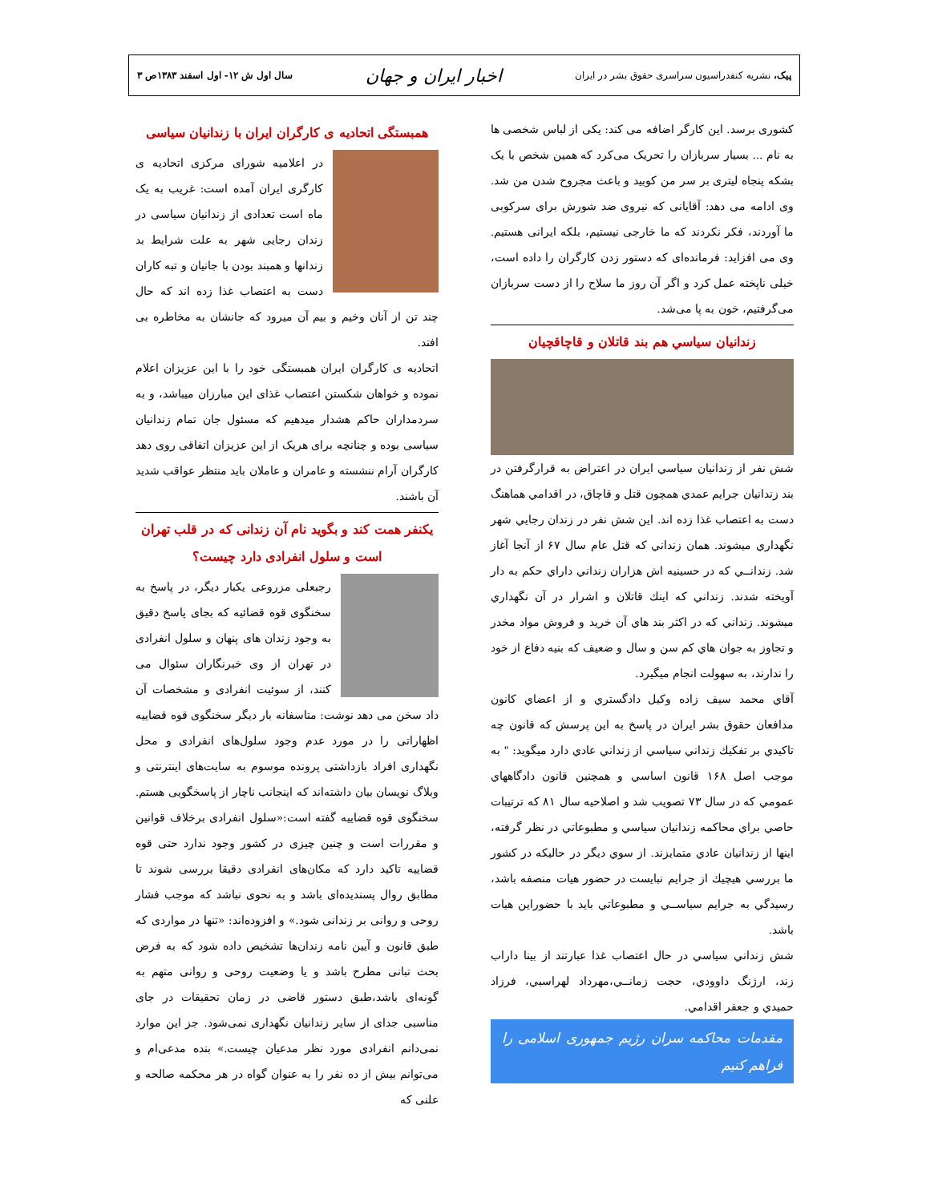پیک، نشریه کنفدراسیون سراسری حقوق بشر در ایران
اخبار ایران و جهان
سال اول ش ۱۲- اول اسفند ۱۳۸۳ص ۳
کشوری برسد. این کارگر اضافه می کند: یکی از لباس شخصی ها به نام ... بسیار سربازان را تحریک می‌کرد که همین شخص با یک بشکه پنجاه لیتری بر سر من کوبید و باعث مجروح شدن من شد. وی ادامه می دهد: آقایانی که نیروی ضد شورش برای سرکوبی ما آوردند، فکر نکردند که ما خارجی نیستیم، بلکه ایرانی هستیم. وی می افزاید: فرمانده‌ای که دستور زدن کارگران را داده است، خیلی ناپخته عمل کرد و اگر آن روز ما سلاح را از دست سربازان می‌گرفتیم، خون به پا می‌شد.
زندانيان سياسي هم بند قاتلان و قاچاقچیان
شش نفر از زندانيان سياسي ايران در اعتراض به قرارگرفتن در بند زندانيان جرايم عمدي همچون قتل و قاچاق، در اقدامي هماهنگ دست به اعتصاب غذا زده اند. اين شش نفر در زندان رجايي شهر نگهداري ميشوند. همان زنداني كه قتل عام سال ۶۷ از آنجا آغاز شد. زندانــي كه در حسينيه اش هزاران زنداني داراي حكم به دار آويخته شدند. زنداني كه اينك قاتلان و اشرار در آن نگهداري ميشوند. زنداني كه در اكثر بند هاي آن خريد و فروش مواد مخدر و تجاوز به جوان هاي كم سن و سال و ضعيف كه بنيه دفاع از خود را ندارند، به سهولت انجام ميگيرد.
آقاي محمد سيف زاده وكيل دادگستري و از اعضاي كانون مدافعان حقوق بشر ايران در پاسخ به اين پرسش كه قانون چه تاكيدي بر تفكيك زنداني سياسي از زنداني عادي دارد ميگويد: " به موجب اصل ۱۶۸ قانون اساسي و همچنين قانون دادگاههاي عمومي كه در سال ۷۳ تصويب شد و اصلاحيه سال ۸۱ كه ترتيبات حاصي براي محاكمه زندانيان سياسي و مطبوعاتي در نظر گرفته، اينها از زندانيان عادي متمايزند. از سوي ديگر در حاليكه در كشور ما بررسي هيچيك از جرايم نبايست در حضور هيات منصفه باشد، رسيدگي به جرايم سياســي و مطبوعاتي بايد با حضوراين هيات باشد.
شش زنداني سياسي در حال اعتصاب غذا عبارتند از بينا داراب زند، ارژنگ داوودي، حجت زمانــي،مهرداد لهراسبي، فرزاد حميدي و جعفر اقدامي.
مقدمات محاکمه سران رژیم جمهوری اسلامی را فراهم کنیم
همبستگی اتحادیه ی کارگران ایران با زندانیان سیاسی
در اعلامیه شورای مرکزی اتحادیه ی کارگری ایران آمده است: غریب به یک ماه است تعدادی از زندانیان سیاسی در زندان رجایی شهر به علت شرایط بد زندانها و همبند بودن با جانیان و تبه کاران دست به اعتصاب غذا زده اند که حال چند تن از آنان وخیم و بیم آن میرود که جانشان به مخاطره بی افتد.
اتحادیه ی کارگران ایران همبستگی خود را با این عزیزان اعلام نموده و خواهان شکستن اعتصاب غذای این مبارزان میباشد، و به سردمداران حاکم هشدار میدهیم که مسئول جان تمام زندانیان سیاسی بوده و چنانچه برای هریک از این عزیزان اتفاقی روی دهد کارگران آرام ننشسته و عامران و عاملان باید منتظر عواقب شدید آن باشند.
یکنفر همت کند و بگوید نام آن زندانی که در قلب تهران است و سلول انفرادی دارد چیست؟
رجبعلی مزروعی یکبار دیگر، در پاسخ به سخنگوی قوه قضائیه که بجای پاسخ دقیق به وجود زندان های پنهان و سلول انفرادی در تهران از وی خبرنگاران سئوال می کنند، از سوئیت انفرادی و مشخصات آن داد سخن می دهد نوشت: متاسفانه بار دیگر سخنگوی قوه قضاییه اظهاراتی را در مورد عدم وجود سلول‌های انفرادی و محل نگهداری افراد بازداشتی پرونده موسوم به سایت‌های اینترنتی و وبلاگ نویسان بیان داشته‌اند که اینجانب ناچار از پاسخگویی هستم. سخنگوی قوه قضاییه گفته است:«سلول انفرادی برخلاف قوانین و مقررات است و چنین چیزی در کشور وجود ندارد حتی قوه قضاییه تاکید دارد که مکان‌های انفرادی دقیقا بررسی شوند تا مطابق روال پسندیده‌ای باشد و به نحوی نباشد که موجب فشار روحی و روانی بر زندانی شود.» و افزوده‌اند: «تنها در مواردی که طبق قانون و آیین نامه زندان‌ها تشخیص داده شود که به فرض بحث تبانی مطرح باشد و یا وضعیت روحی و روانی متهم به گونه‌ای باشد،طبق دستور قاضی در زمان تحقیقات در جای مناسبی جدای از سایر زندانیان نگهداری نمی‌شود. جز این موارد نمی‌دانم انفرادی مورد نظر مدعیان چیست.» بنده مدعی‌ام و می‌توانم بیش از ده نفر را به عنوان گواه در هر محکمه صالحه و علنی که